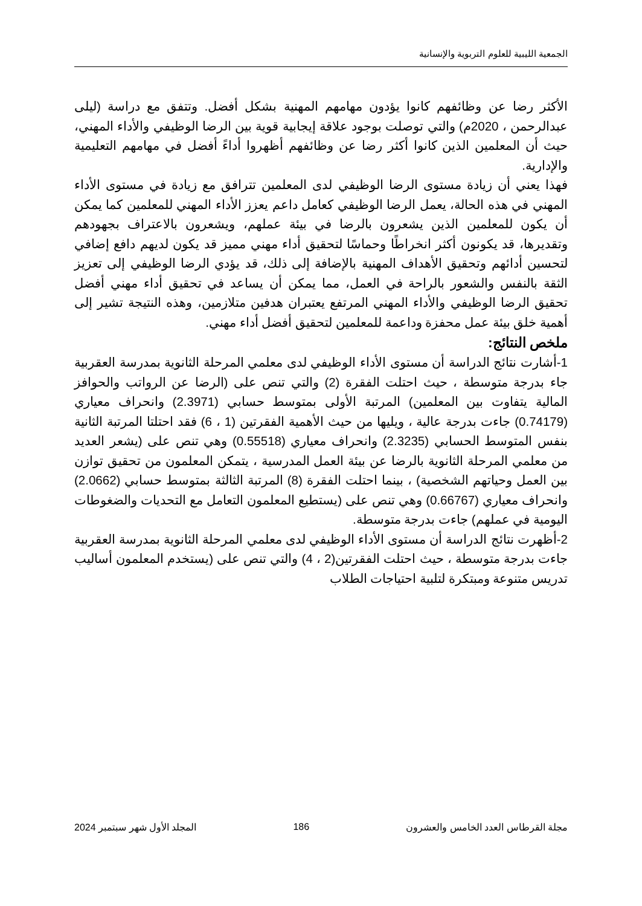الجمعية الليبية للعلوم التربوية والإنسانية
الأكثر رضا عن وظائفهم كانوا يؤدون مهامهم المهنية بشكل أفضل. وتتفق مع دراسة (ليلى عبدالرحمن ، 2020م) والتي توصلت بوجود علاقة إيجابية قوية بين الرضا الوظيفي والأداء المهني، حيث أن المعلمين الذين كانوا أكثر رضا عن وظائفهم أظهروا أداءً أفضل في مهامهم التعليمية والإدارية.
فهذا يعني أن زيادة مستوى الرضا الوظيفي لدى المعلمين تترافق مع زيادة في مستوى الأداء المهني في هذه الحالة، يعمل الرضا الوظيفي كعامل داعم يعزز الأداء المهني للمعلمين كما يمكن أن يكون للمعلمين الذين يشعرون بالرضا في بيئة عملهم، ويشعرون بالاعتراف بجهودهم وتقديرها، قد يكونون أكثر انخراطًا وحماسًا لتحقيق أداء مهني مميز قد يكون لديهم دافع إضافي لتحسين أدائهم وتحقيق الأهداف المهنية بالإضافة إلى ذلك، قد يؤدي الرضا الوظيفي إلى تعزيز الثقة بالنفس والشعور بالراحة في العمل، مما يمكن أن يساعد في تحقيق أداء مهني أفضل تحقيق الرضا الوظيفي والأداء المهني المرتفع يعتبران هدفين متلازمين، وهذه النتيجة تشير إلى أهمية خلق بيئة عمل محفزة وداعمة للمعلمين لتحقيق أفضل أداء مهني.
ملخص النتائج:
1-أشارت نتائج الدراسة أن مستوى الأداء الوظيفي لدى معلمي المرحلة الثانوية بمدرسة العقربية جاء بدرجة متوسطة ، حيث احتلت الفقرة (2) والتي تنص على (الرضا عن الرواتب والحوافز المالية يتفاوت بين المعلمين) المرتبة الأولى بمتوسط حسابي (2.3971) وانحراف معياري (0.74179) جاءت بدرجة عالية ، ويليها من حيث الأهمية الفقرتين (1 ، 6) فقد احتلتا المرتبة الثانية بنفس المتوسط الحسابي (2.3235) وانحراف معياري (0.55518) وهي تنص على (يشعر العديد من معلمي المرحلة الثانوية بالرضا عن بيئة العمل المدرسية ، يتمكن المعلمون من تحقيق توازن بين العمل وحياتهم الشخصية) ، بينما احتلت الفقرة (8) المرتبة الثالثة بمتوسط حسابي (2.0662) وانحراف معياري (0.66767) وهي تنص على (يستطيع المعلمون التعامل مع التحديات والضغوطات اليومية في عملهم) جاءت بدرجة متوسطة.
2-أظهرت نتائج الدراسة أن مستوى الأداء الوظيفي لدى معلمي المرحلة الثانوية بمدرسة العقربية جاءت بدرجة متوسطة ، حيث احتلت الفقرتين(2 ، 4) والتي تنص على (يستخدم المعلمون أساليب تدريس متنوعة ومبتكرة لتلبية احتياجات الطلاب
مجلة القرطاس العدد الخامس والعشرون 186 المجلد الأول شهر سبتمبر 2024